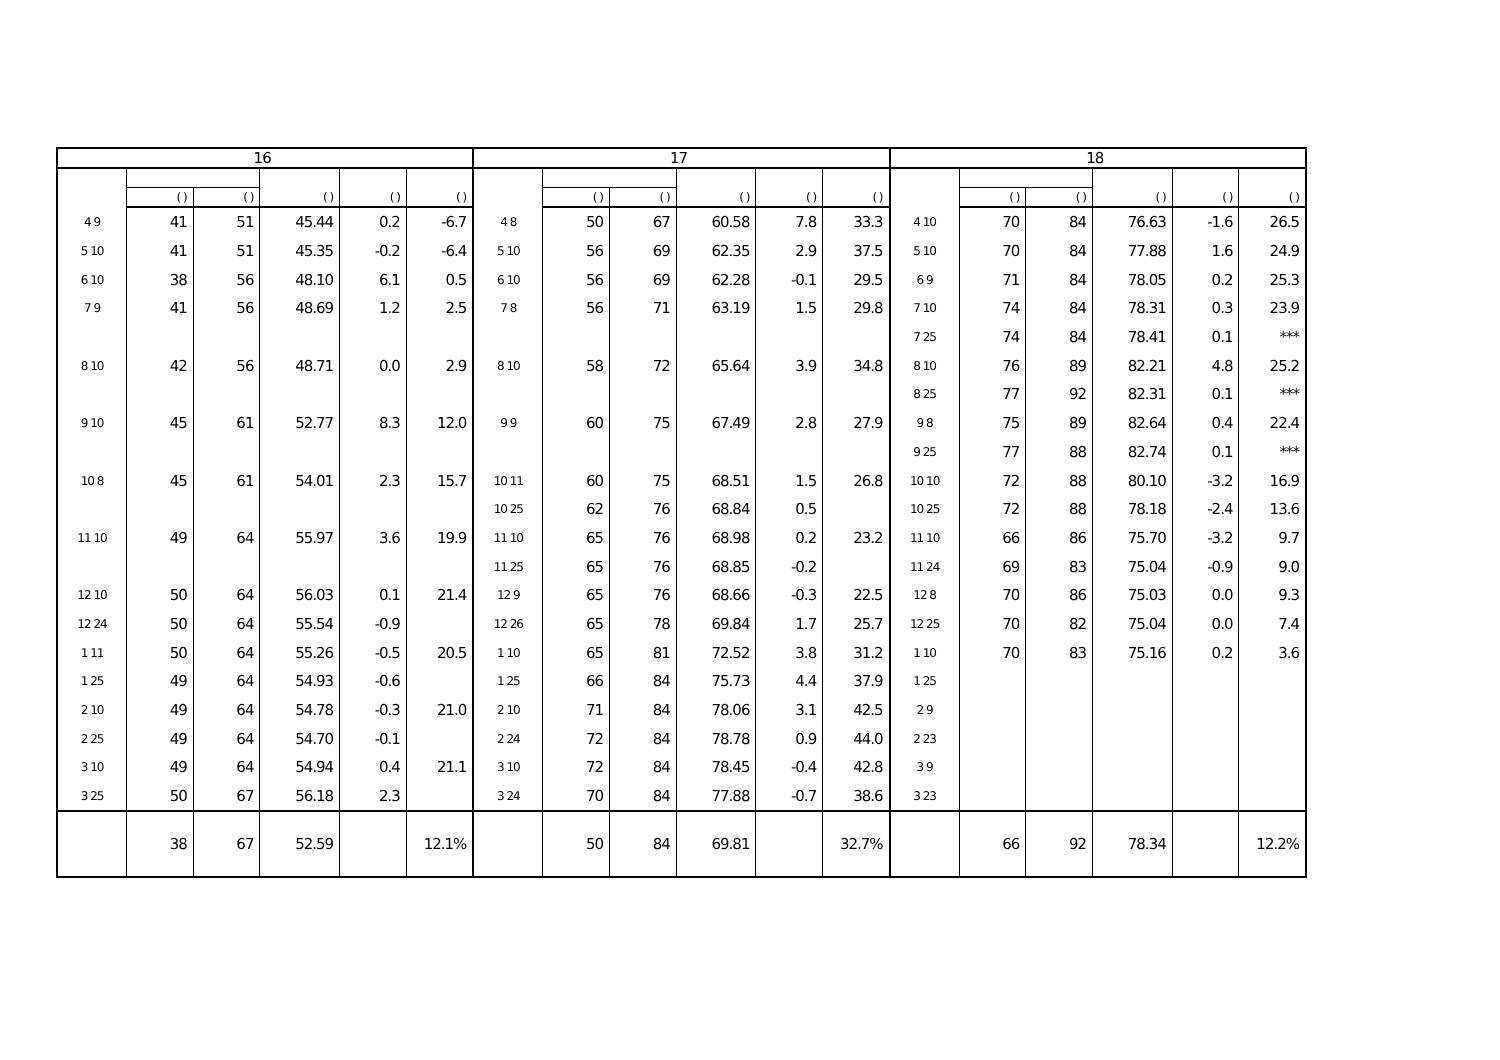| 16 | | | | | | 17 | | | | | | 18 | | | | | |
| --- | --- | --- | --- | --- | --- | --- | --- | --- | --- | --- | --- | --- | --- | --- | --- | --- | --- |
| | ( ) | ( ) | ( ) | ( ) | ( ) | | ( ) | ( ) | ( ) | ( ) | ( ) | | ( ) | ( ) | ( ) | ( ) | ( ) |
| 4 9 | 41 | 51 | 45.44 | 0.2 | -6.7 | 4 8 | 50 | 67 | 60.58 | 7.8 | 33.3 | 4 10 | 70 | 84 | 76.63 | -1.6 | 26.5 |
| 5 10 | 41 | 51 | 45.35 | -0.2 | -6.4 | 5 10 | 56 | 69 | 62.35 | 2.9 | 37.5 | 5 10 | 70 | 84 | 77.88 | 1.6 | 24.9 |
| 6 10 | 38 | 56 | 48.10 | 6.1 | 0.5 | 6 10 | 56 | 69 | 62.28 | -0.1 | 29.5 | 6 9 | 71 | 84 | 78.05 | 0.2 | 25.3 |
| 7 9 | 41 | 56 | 48.69 | 1.2 | 2.5 | 7 8 | 56 | 71 | 63.19 | 1.5 | 29.8 | 7 10 | 74 | 84 | 78.31 | 0.3 | 23.9 |
| | | | | | | | | | | | | 7 25 | 74 | 84 | 78.41 | 0.1 | *** |
| 8 10 | 42 | 56 | 48.71 | 0.0 | 2.9 | 8 10 | 58 | 72 | 65.64 | 3.9 | 34.8 | 8 10 | 76 | 89 | 82.21 | 4.8 | 25.2 |
| | | | | | | | | | | | | 8 25 | 77 | 92 | 82.31 | 0.1 | *** |
| 9 10 | 45 | 61 | 52.77 | 8.3 | 12.0 | 9 9 | 60 | 75 | 67.49 | 2.8 | 27.9 | 9 8 | 75 | 89 | 82.64 | 0.4 | 22.4 |
| | | | | | | | | | | | | 9 25 | 77 | 88 | 82.74 | 0.1 | *** |
| 10 8 | 45 | 61 | 54.01 | 2.3 | 15.7 | 10 11 | 60 | 75 | 68.51 | 1.5 | 26.8 | 10 10 | 72 | 88 | 80.10 | -3.2 | 16.9 |
| | | | | | | 10 25 | 62 | 76 | 68.84 | 0.5 | | 10 25 | 72 | 88 | 78.18 | -2.4 | 13.6 |
| 11 10 | 49 | 64 | 55.97 | 3.6 | 19.9 | 11 10 | 65 | 76 | 68.98 | 0.2 | 23.2 | 11 10 | 66 | 86 | 75.70 | -3.2 | 9.7 |
| | | | | | | 11 25 | 65 | 76 | 68.85 | -0.2 | | 11 24 | 69 | 83 | 75.04 | -0.9 | 9.0 |
| 12 10 | 50 | 64 | 56.03 | 0.1 | 21.4 | 12 9 | 65 | 76 | 68.66 | -0.3 | 22.5 | 12 8 | 70 | 86 | 75.03 | 0.0 | 9.3 |
| 12 24 | 50 | 64 | 55.54 | -0.9 | | 12 26 | 65 | 78 | 69.84 | 1.7 | 25.7 | 12 25 | 70 | 82 | 75.04 | 0.0 | 7.4 |
| 1 11 | 50 | 64 | 55.26 | -0.5 | 20.5 | 1 10 | 65 | 81 | 72.52 | 3.8 | 31.2 | 1 10 | 70 | 83 | 75.16 | 0.2 | 3.6 |
| 1 25 | 49 | 64 | 54.93 | -0.6 | | 1 25 | 66 | 84 | 75.73 | 4.4 | 37.9 | 1 25 | | | | | |
| 2 10 | 49 | 64 | 54.78 | -0.3 | 21.0 | 2 10 | 71 | 84 | 78.06 | 3.1 | 42.5 | 2 9 | | | | | |
| 2 25 | 49 | 64 | 54.70 | -0.1 | | 2 24 | 72 | 84 | 78.78 | 0.9 | 44.0 | 2 23 | | | | | |
| 3 10 | 49 | 64 | 54.94 | 0.4 | 21.1 | 3 10 | 72 | 84 | 78.45 | -0.4 | 42.8 | 3 9 | | | | | |
| 3 25 | 50 | 67 | 56.18 | 2.3 | | 3 24 | 70 | 84 | 77.88 | -0.7 | 38.6 | 3 23 | | | | | |
| | 38 | 67 | 52.59 | | 12.1% | | 50 | 84 | 69.81 | | 32.7% | | 66 | 92 | 78.34 | | 12.2% |